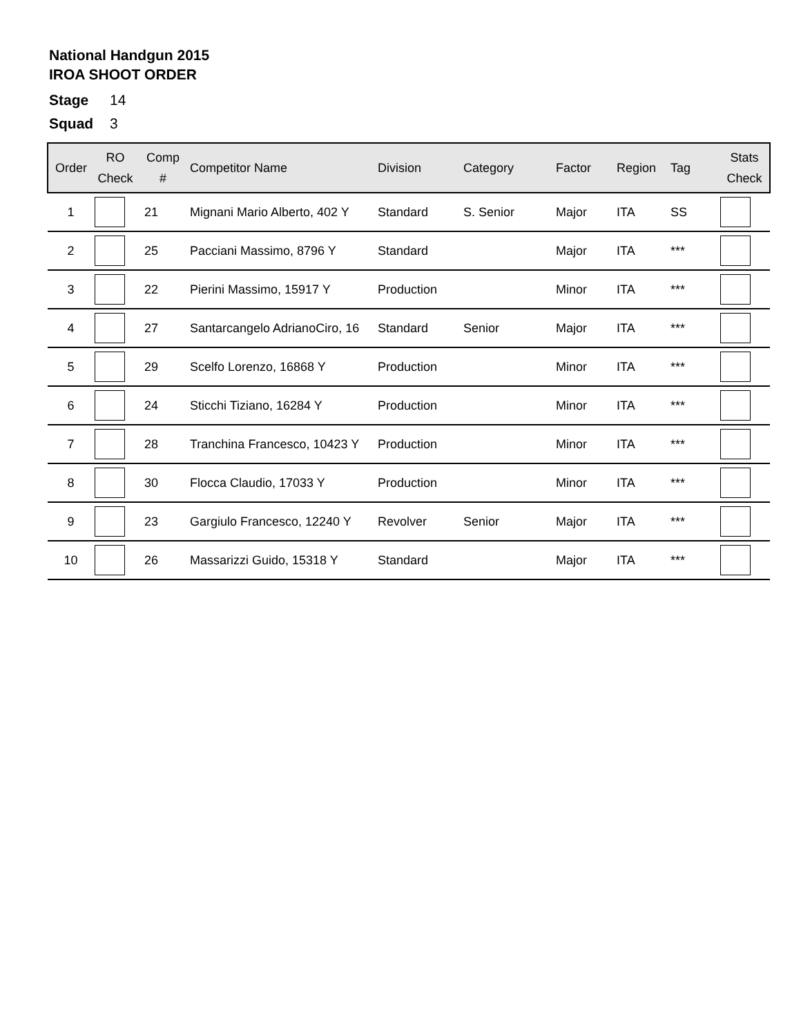National Handgun 2015
IROA SHOOT ORDER
Stage 14
Squad 3
| Order | RO Check | Comp # | Competitor Name | Division | Category | Factor | Region | Tag | Stats Check |
| --- | --- | --- | --- | --- | --- | --- | --- | --- | --- |
| 1 | | 21 | Mignani Mario Alberto, 402 Y | Standard | S. Senior | Major | ITA | SS | |
| 2 | | 25 | Pacciani Massimo, 8796 Y | Standard | | Major | ITA | *** | |
| 3 | | 22 | Pierini Massimo, 15917 Y | Production | | Minor | ITA | *** | |
| 4 | | 27 | Santarcangelo AdrianoCiro, 16 | Standard | Senior | Major | ITA | *** | |
| 5 | | 29 | Scelfo Lorenzo, 16868 Y | Production | | Minor | ITA | *** | |
| 6 | | 24 | Sticchi Tiziano, 16284 Y | Production | | Minor | ITA | *** | |
| 7 | | 28 | Tranchina Francesco, 10423 Y | Production | | Minor | ITA | *** | |
| 8 | | 30 | Flocca Claudio, 17033 Y | Production | | Minor | ITA | *** | |
| 9 | | 23 | Gargiulo Francesco, 12240 Y | Revolver | Senior | Major | ITA | *** | |
| 10 | | 26 | Massarizzi Guido, 15318 Y | Standard | | Major | ITA | *** | |